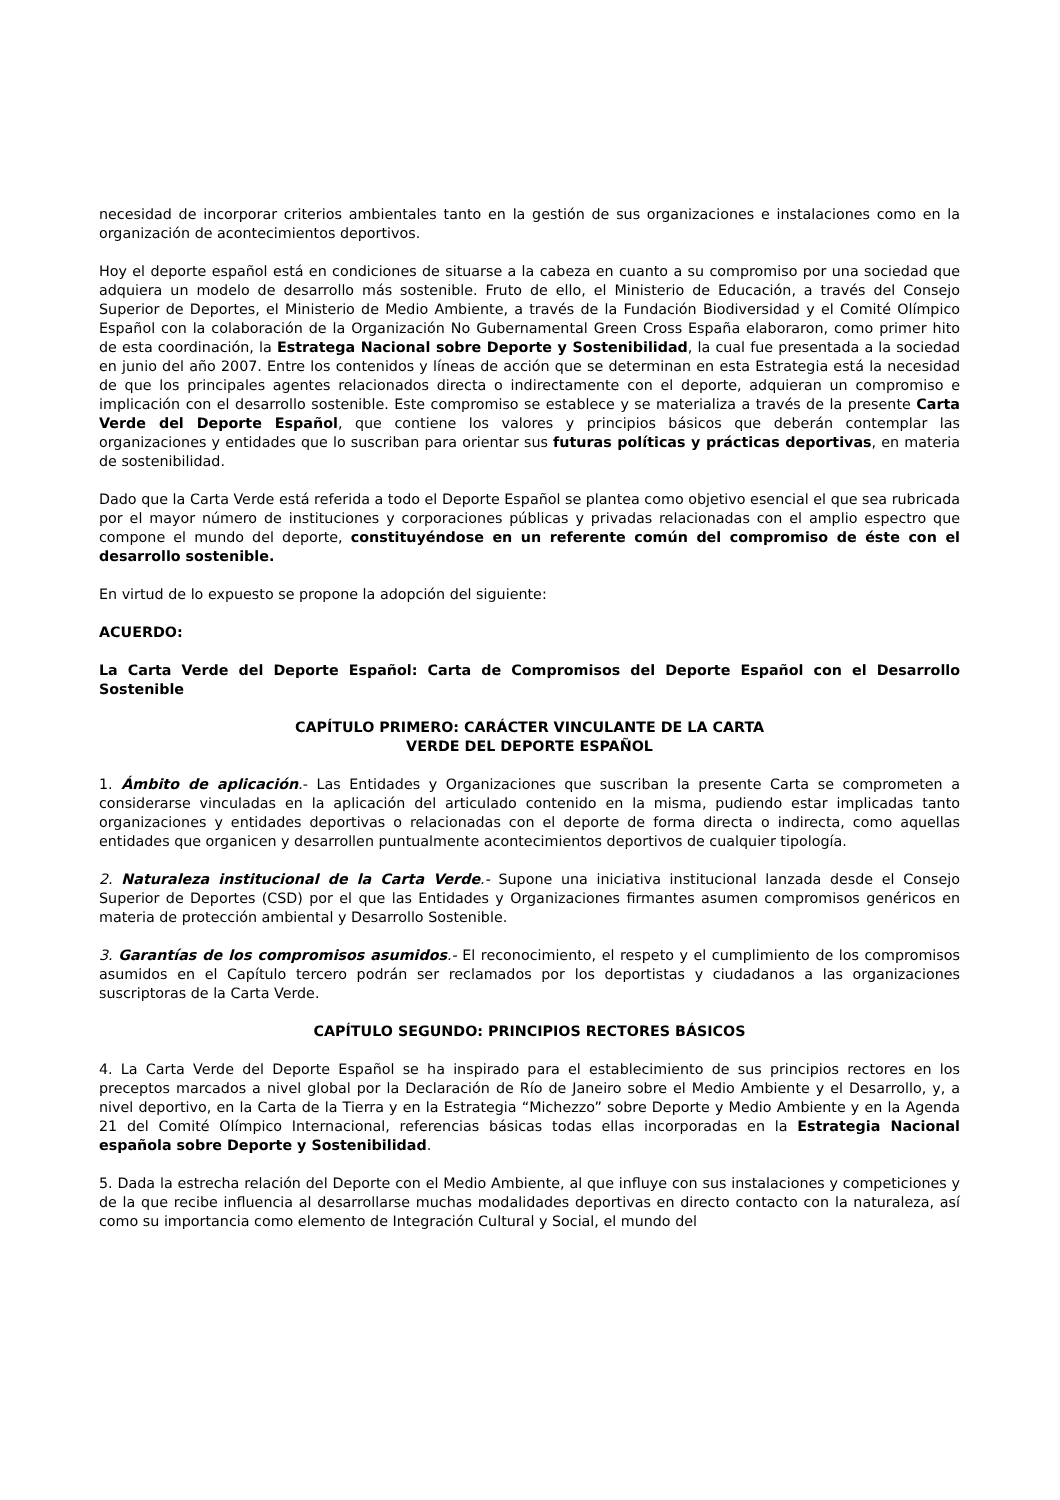necesidad de incorporar criterios ambientales tanto en la gestión de sus organizaciones e instalaciones como en la organización de acontecimientos deportivos.
Hoy el deporte español está en condiciones de situarse a la cabeza en cuanto a su compromiso por una sociedad que adquiera un modelo de desarrollo más sostenible. Fruto de ello, el Ministerio de Educación, a través del Consejo Superior de Deportes, el Ministerio de Medio Ambiente, a través de la Fundación Biodiversidad y el Comité Olímpico Español con la colaboración de la Organización No Gubernamental Green Cross España elaboraron, como primer hito de esta coordinación, la Estratega Nacional sobre Deporte y Sostenibilidad, la cual fue presentada a la sociedad en junio del año 2007. Entre los contenidos y líneas de acción que se determinan en esta Estrategia está la necesidad de que los principales agentes relacionados directa o indirectamente con el deporte, adquieran un compromiso e implicación con el desarrollo sostenible. Este compromiso se establece y se materializa a través de la presente Carta Verde del Deporte Español, que contiene los valores y principios básicos que deberán contemplar las organizaciones y entidades que lo suscriban para orientar sus futuras políticas y prácticas deportivas, en materia de sostenibilidad.
Dado que la Carta Verde está referida a todo el Deporte Español se plantea como objetivo esencial el que sea rubricada por el mayor número de instituciones y corporaciones públicas y privadas relacionadas con el amplio espectro que compone el mundo del deporte, constituyéndose en un referente común del compromiso de éste con el desarrollo sostenible.
En virtud de lo expuesto se propone la adopción del siguiente:
ACUERDO:
La Carta Verde del Deporte Español: Carta de Compromisos del Deporte Español con el Desarrollo Sostenible
CAPÍTULO PRIMERO: CARÁCTER VINCULANTE DE LA CARTA
VERDE DEL DEPORTE ESPAÑOL
1. Ámbito de aplicación.- Las Entidades y Organizaciones que suscriban la presente Carta se comprometen a considerarse vinculadas en la aplicación del articulado contenido en la misma, pudiendo estar implicadas tanto organizaciones y entidades deportivas o relacionadas con el deporte de forma directa o indirecta, como aquellas entidades que organicen y desarrollen puntualmente acontecimientos deportivos de cualquier tipología.
2. Naturaleza institucional de la Carta Verde.- Supone una iniciativa institucional lanzada desde el Consejo Superior de Deportes (CSD) por el que las Entidades y Organizaciones firmantes asumen compromisos genéricos en materia de protección ambiental y Desarrollo Sostenible.
3. Garantías de los compromisos asumidos.- El reconocimiento, el respeto y el cumplimiento de los compromisos asumidos en el Capítulo tercero podrán ser reclamados por los deportistas y ciudadanos a las organizaciones suscriptoras de la Carta Verde.
CAPÍTULO SEGUNDO: PRINCIPIOS RECTORES BÁSICOS
4. La Carta Verde del Deporte Español se ha inspirado para el establecimiento de sus principios rectores en los preceptos marcados a nivel global por la Declaración de Río de Janeiro sobre el Medio Ambiente y el Desarrollo, y, a nivel deportivo, en la Carta de la Tierra y en la Estrategia “Michezzo” sobre Deporte y Medio Ambiente y en la Agenda 21 del Comité Olímpico Internacional, referencias básicas todas ellas incorporadas en la Estrategia Nacional española sobre Deporte y Sostenibilidad.
5. Dada la estrecha relación del Deporte con el Medio Ambiente, al que influye con sus instalaciones y competiciones y de la que recibe influencia al desarrollarse muchas modalidades deportivas en directo contacto con la naturaleza, así como su importancia como elemento de Integración Cultural y Social, el mundo del